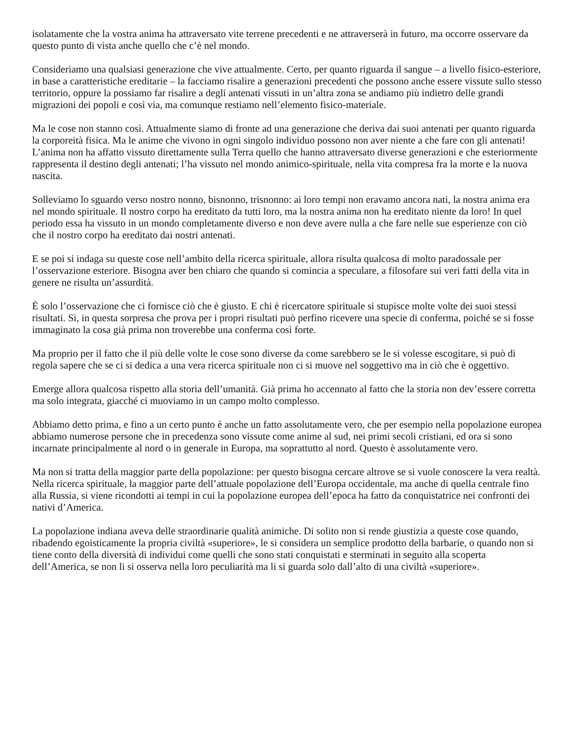isolatamente che la vostra anima ha attraversato vite terrene precedenti e ne attraverserà in futuro, ma occorre osservare da questo punto di vista anche quello che c’è nel mondo.
Consideriamo una qualsiasi generazione che vive attualmente. Certo, per quanto riguarda il sangue – a livello fisico-esteriore, in base a caratteristiche ereditarie – la facciamo risalire a generazioni precedenti che possono anche essere vissute sullo stesso territorio, oppure la possiamo far risalire a degli antenati vissuti in un’altra zona se andiamo più indietro delle grandi migrazioni dei popoli e così via, ma comunque restiamo nell’elemento fisico-materiale.
Ma le cose non stanno così. Attualmente siamo di fronte ad una generazione che deriva dai suoi antenati per quanto riguarda la corporeità fisica. Ma le anime che vivono in ogni singolo individuo possono non aver niente a che fare con gli antenati! L’anima non ha affatto vissuto direttamente sulla Terra quello che hanno attraversato diverse generazioni e che esteriormente rappresenta il destino degli antenati; l’ha vissuto nel mondo animico-spirituale, nella vita compresa fra la morte e la nuova nascita.
Solleviamo lo sguardo verso nostro nonno, bisnonno, trisnonno: ai loro tempi non eravamo ancora nati, la nostra anima era nel mondo spirituale. Il nostro corpo ha ereditato da tutti loro, ma la nostra anima non ha ereditato niente da loro! In quel periodo essa ha vissuto in un mondo completamente diverso e non deve avere nulla a che fare nelle sue esperienze con ciò che il nostro corpo ha ereditato dai nostri antenati.
E se poi si indaga su queste cose nell’ambito della ricerca spirituale, allora risulta qualcosa di molto paradossale per l’osservazione esteriore. Bisogna aver ben chiaro che quando si comincia a speculare, a filosofare sui veri fatti della vita in genere ne risulta un’assurdità.
È solo l’osservazione che ci fornisce ciò che è giusto. E chi è ricercatore spirituale si stupisce molte volte dei suoi stessi risultati. Sì, in questa sorpresa che prova per i propri risultati può perfino ricevere una specie di conferma, poiché se si fosse immaginato la cosa già prima non troverebbe una conferma così forte.
Ma proprio per il fatto che il più delle volte le cose sono diverse da come sarebbero se le si volesse escogitare, si può di regola sapere che se ci si dedica a una vera ricerca spirituale non ci si muove nel soggettivo ma in ciò che è oggettivo.
Emerge allora qualcosa rispetto alla storia dell’umanità. Già prima ho accennato al fatto che la storia non dev’essere corretta ma solo integrata, giacché ci muoviamo in un campo molto complesso.
Abbiamo detto prima, e fino a un certo punto è anche un fatto assolutamente vero, che per esempio nella popolazione europea abbiamo numerose persone che in precedenza sono vissute come anime al sud, nei primi secoli cristiani, ed ora si sono incarnate principalmente al nord o in generale in Europa, ma soprattutto al nord. Questo è assolutamente vero.
Ma non si tratta della maggior parte della popolazione: per questo bisogna cercare altrove se si vuole conoscere la vera realtà. Nella ricerca spirituale, la maggior parte dell’attuale popolazione dell’Europa occidentale, ma anche di quella centrale fino alla Russia, si viene ricondotti ai tempi in cui la popolazione europea dell’epoca ha fatto da conquistatrice nei confronti dei nativi d’America.
La popolazione indiana aveva delle straordinarie qualità animiche. Di solito non si rende giustizia a queste cose quando, ribadendo egoisticamente la propria civiltà «superiore», le si considera un semplice prodotto della barbarie, o quando non si tiene conto della diversità di individui come quelli che sono stati conquistati e sterminati in seguito alla scoperta dell’America, se non li si osserva nella loro peculiarità ma li si guarda solo dall’alto di una civiltà «superiore».